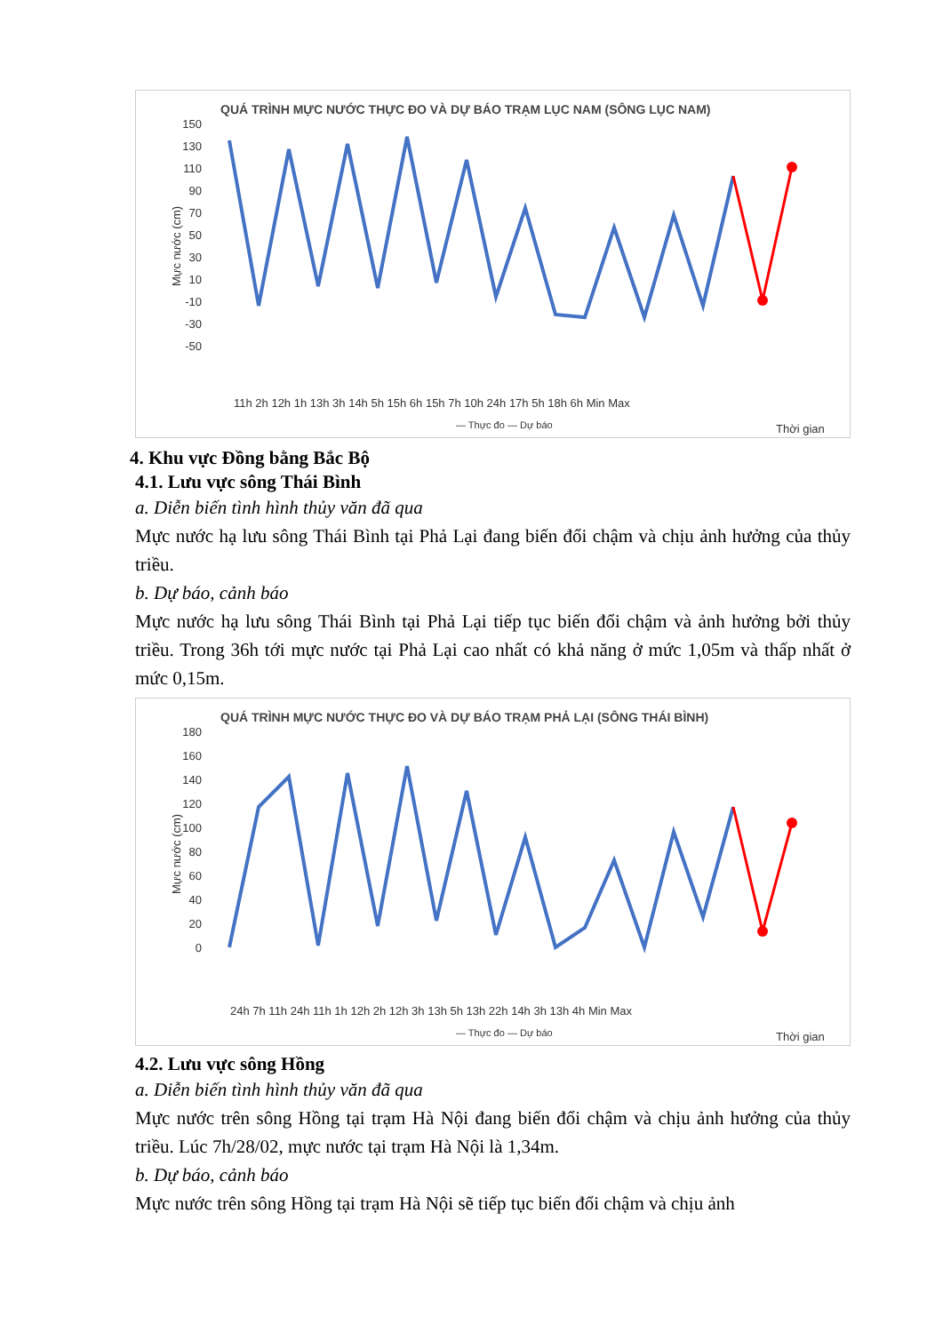QUÁ TRÌNH MỰC NƯỚC THỰC ĐO VÀ DỰ BÁO TRẠM LỤC NAM (SÔNG LỤC NAM)
Mực nước (cm)
150
130
110
90
70
50
30
10
-10
-30
-50
11h 2h 12h 1h 13h 3h 14h 5h 15h 6h 15h 7h 10h 24h 17h 5h 18h 6h Min Max
— Thực đo — Dự báo
Thời gian
4. Khu vực Đồng bằng Bắc Bộ
4.1. Lưu vực sông Thái Bình
a. Diễn biến tình hình thủy văn đã qua
Mực nước hạ lưu sông Thái Bình tại Phả Lại đang biến đổi chậm và chịu ảnh hưởng của thủy triều.
b. Dự báo, cảnh báo
Mực nước hạ lưu sông Thái Bình tại Phả Lại tiếp tục biến đổi chậm và ảnh hưởng bởi thủy triều. Trong 36h tới mực nước tại Phả Lại cao nhất có khả năng ở mức 1,05m và thấp nhất ở mức 0,15m.
QUÁ TRÌNH MỰC NƯỚC THỰC ĐO VÀ DỰ BÁO TRẠM PHẢ LẠI (SÔNG THÁI BÌNH)
Mực nước (cm)
180
160
140
120
100
80
60
40
20
0
24h 7h 11h 24h 11h 1h 12h 2h 12h 3h 13h 5h 13h 22h 14h 3h 13h 4h Min Max
— Thực đo — Dự báo
Thời gian
4.2. Lưu vực sông Hồng
a. Diễn biến tình hình thủy văn đã qua
Mực nước trên sông Hồng tại trạm Hà Nội đang biến đổi chậm và chịu ảnh hưởng của thủy triều. Lúc 7h/28/02, mực nước tại trạm Hà Nội là 1,34m.
b. Dự báo, cảnh báo
Mực nước trên sông Hồng tại trạm Hà Nội sẽ tiếp tục biến đổi chậm và chịu ảnh